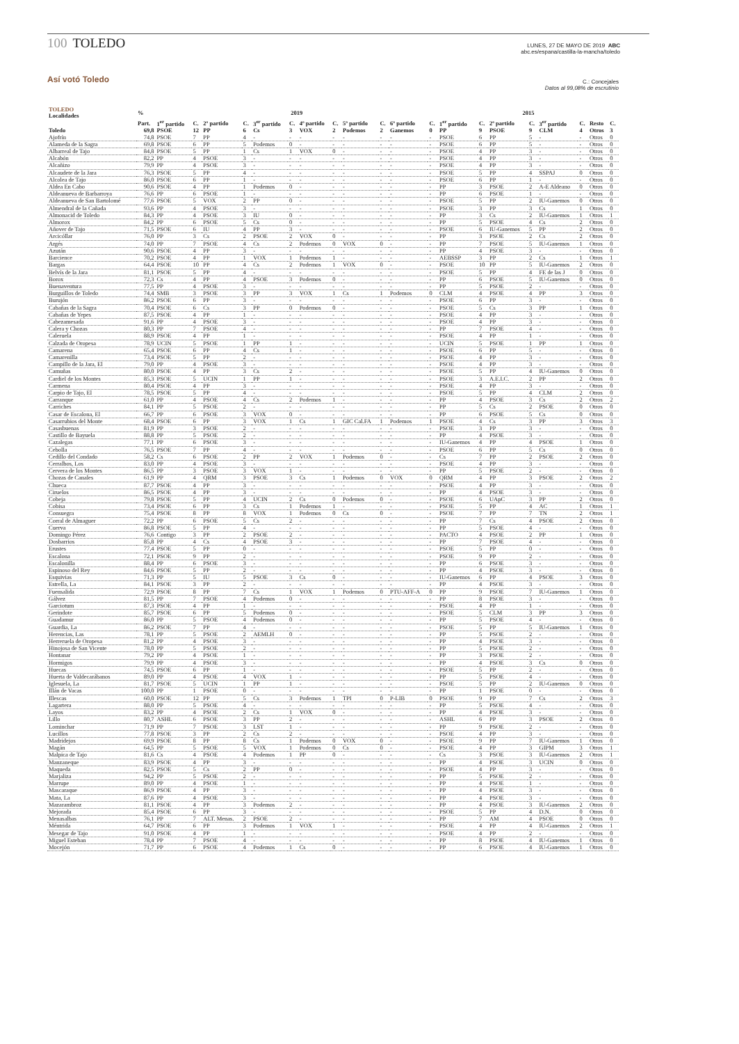100 TOLEDO
LUNES, 27 DE MAYO DE 2019 ABC
abc.es/espana/castilla-la-mancha/toledo
Así votó Toledo
C.: Concejales
Datos al 99,08% de escrutinio
| TOLEDO Localidades | % | 2019 | | | | | | | | | | | | 2015 | | | | | | | |
| --- | --- | --- | --- | --- | --- | --- | --- | --- | --- | --- | --- | --- | --- | --- | --- | --- | --- | --- | --- | --- | --- |
| | Part. | 1<sup>er</sup> partido | C. | 2º partido | C. | 3<sup>er</sup> partido | C. | 4º partido | C. | 5º partido | C. | 6º partido | C. | 1<sup>er</sup> partido | C. | 2º partido | C. | 3<sup>er</sup> partido | C. | Resto | C. |
| Toledo | 69,8 | PSOE | 12 | PP | 6 | Cs | 3 | VOX | 2 | Podemos | 2 | Ganemos | 0 | PP | 9 | PSOE | 9 | CLM | 4 | Otros | 3 |
| Ajofrín | 74,8 | PSOE | 7 | PP | 4 | - | - | - | - | - | - | - | - | PSOE | 6 | PP | 5 | - | - | Otros | 0 |
| Alameda de la Sagra | 69,8 | PSOE | 6 | PP | 5 | Podemos | 0 | - | - | - | - | - | - | PSOE | 6 | PP | 5 | - | - | Otros | 0 |
| Albarreal de Tajo | 84,8 | PSOE | 5 | PP | 1 | Cs | 1 | VOX | 0 | - | - | - | - | PSOE | 4 | PP | 3 | - | - | Otros | 0 |
| Alcabón | 82,2 | PP | 4 | PSOE | 3 | - | - | - | - | - | - | - | - | PSOE | 4 | PP | 3 | - | - | Otros | 0 |
| Alcañizo | 79,9 | PP | 4 | PSOE | 3 | - | - | - | - | - | - | - | - | PSOE | 4 | PP | 3 | - | - | Otros | 0 |
| Alcaudete de la Jara | 76,3 | PSOE | 5 | PP | 4 | - | - | - | - | - | - | - | - | PSOE | 5 | PP | 4 | SSPAJ | 0 | Otros | 0 |
| Alcolea de Tajo | 86,0 | PSOE | 6 | PP | 1 | - | - | - | - | - | - | - | - | PSOE | 6 | PP | 1 | - | - | Otros | 0 |
| Aldea En Cabo | 90,6 | PSOE | 4 | PP | 1 | Podemos | 0 | - | - | - | - | - | - | PP | 3 | PSOE | 2 | A-E Aldeano | 0 | Otros | 0 |
| Aldeanueva de Barbarroya | 76,6 | PP | 6 | PSOE | 1 | - | - | - | - | - | - | - | - | PP | 6 | PSOE | 1 | - | - | Otros | 0 |
| Aldeanueva de San Bartolomé | 77,6 | PSOE | 5 | VOX | 2 | PP | 0 | - | - | - | - | - | - | PSOE | 5 | PP | 2 | IU-Ganemos | 0 | Otros | 0 |
| Almendral de la Cañada | 93,6 | PP | 4 | PSOE | 3 | - | - | - | - | - | - | - | - | PSOE | 3 | PP | 3 | Cs | 1 | Otros | 0 |
| Almonacid de Toledo | 84,3 | PP | 4 | PSOE | 3 | IU | 0 | - | - | - | - | - | - | PP | 3 | Cs | 2 | IU-Ganemos | 1 | Otros | 1 |
| Almorox | 84,2 | PP | 6 | PSOE | 5 | Cs | 0 | - | - | - | - | - | - | PP | 5 | PSOE | 4 | Cs | 2 | Otros | 0 |
| Añover de Tajo | 71,5 | PSOE | 6 | IU | 4 | PP | 3 | - | - | - | - | - | - | PSOE | 6 | IU-Ganemos | 5 | PP | 2 | Otros | 0 |
| Arcicóllar | 76,0 | PP | 3 | Cs | 2 | PSOE | 2 | VOX | 0 | - | - | - | - | PP | 3 | PSOE | 2 | Cs | 2 | Otros | 0 |
| Argés | 74,0 | PP | 7 | PSOE | 4 | Cs | 2 | Podemos | 0 | VOX | 0 | - | - | PP | 7 | PSOE | 5 | IU-Ganemos | 1 | Otros | 0 |
| Azután | 90,6 | PSOE | 4 | PP | 3 | - | - | - | - | - | - | - | - | PP | 4 | PSOE | 3 | - | - | Otros | 0 |
| Barcience | 70,2 | PSOE | 4 | PP | 1 | VOX | 1 | Podemos | 1 | - | - | - | - | AEBSSP | 3 | PP | 2 | Cs | 1 | Otros | 1 |
| Bargas | 64,4 | PSOE | 10 | PP | 4 | Cs | 2 | Podemos | 1 | VOX | 0 | - | - | PSOE | 10 | PP | 5 | IU-Ganemos | 2 | Otros | 0 |
| Belvís de la Jara | 81,1 | PSOE | 5 | PP | 4 | - | - | - | - | - | - | - | - | PSOE | 5 | PP | 4 | FE de las J | 0 | Otros | 0 |
| Borox | 72,3 | Cs | 4 | PP | 4 | PSOE | 3 | Podemos | 0 | - | - | - | - | PP | 6 | PSOE | 5 | IU-Ganemos | 0 | Otros | 0 |
| Buenaventura | 77,5 | PP | 4 | PSOE | 3 | - | - | - | - | - | - | - | - | PP | 5 | PSOE | 2 | - | - | Otros | 0 |
| Burguillos de Toledo | 74,4 | SMB | 3 | PSOE | 3 | PP | 3 | VOX | 1 | Cs | 1 | Podemos | 0 | CLM | 4 | PSOE | 4 | PP | 3 | Otros | 0 |
| Burujón | 86,2 | PSOE | 6 | PP | 3 | - | - | - | - | - | - | - | - | PSOE | 6 | PP | 3 | - | - | Otros | 0 |
| Cabañas de la Sagra | 70,4 | PSOE | 6 | Cs | 3 | PP | 0 | Podemos | 0 | - | - | - | - | PSOE | 5 | Cs | 3 | PP | 1 | Otros | 0 |
| Cabañas de Yepes | 87,5 | PSOE | 4 | PP | 1 | - | - | - | - | - | - | - | - | PSOE | 4 | PP | 3 | - | - | Otros | 0 |
| Cabezamesada | 91,6 | PP | 4 | PSOE | 3 | - | - | - | - | - | - | - | - | PSOE | 4 | PP | 3 | - | - | Otros | 0 |
| Calera y Chozas | 80,3 | PP | 7 | PSOE | 4 | - | - | - | - | - | - | - | - | PP | 7 | PSOE | 4 | - | - | Otros | 0 |
| Caleruela | 88,9 | PSOE | 4 | PP | 1 | - | - | - | - | - | - | - | - | PSOE | 4 | PP | 1 | - | - | Otros | 0 |
| Calzada de Oropesa | 78,9 | UCIN | 5 | PSOE | 1 | PP | 1 | - | - | - | - | - | - | UCIN | 5 | PSOE | 1 | PP | 1 | Otros | 0 |
| Camarena | 65,4 | PSOE | 6 | PP | 4 | Cs | 1 | - | - | - | - | - | - | PSOE | 6 | PP | 5 | - | - | Otros | 0 |
| Camarenilla | 73,4 | PSOE | 5 | PP | 2 | - | - | - | - | - | - | - | - | PSOE | 4 | PP | 3 | - | - | Otros | 0 |
| Campillo de la Jara, El | 79,0 | PP | 4 | PSOE | 3 | - | - | - | - | - | - | - | - | PSOE | 4 | PP | 3 | - | - | Otros | 0 |
| Camuñas | 80,0 | PSOE | 4 | PP | 3 | Cs | 2 | - | - | - | - | - | - | PSOE | 5 | PP | 4 | IU-Ganemos | 0 | Otros | 0 |
| Cardiel de los Montes | 85,3 | PSOE | 5 | UCIN | 1 | PP | 1 | - | - | - | - | - | - | PSOE | 3 | A.E.I.C. | 2 | PP | 2 | Otros | 0 |
| Carmena | 80,4 | PSOE | 4 | PP | 3 | - | - | - | - | - | - | - | - | PSOE | 4 | PP | 3 | - | - | Otros | 0 |
| Carpio de Tajo, El | 78,5 | PSOE | 5 | PP | 4 | - | - | - | - | - | - | - | - | PSOE | 5 | PP | 4 | CLM | 2 | Otros | 0 |
| Carranque | 61,0 | PP | 4 | PSOE | 4 | Cs | 2 | Podemos | 1 | - | - | - | - | PP | 4 | PSOE | 3 | Cs | 2 | Otros | 2 |
| Carriches | 84,1 | PP | 5 | PSOE | 2 | - | - | - | - | - | - | - | - | PP | 5 | Cs | 2 | PSOE | 0 | Otros | 0 |
| Casar de Escalona, El | 66,7 | PP | 6 | PSOE | 3 | VOX | 0 | - | - | - | - | - | - | PP | 6 | PSOE | 5 | Cs | 0 | Otros | 0 |
| Casarrubios del Monte | 68,4 | PSOE | 6 | PP | 3 | VOX | 1 | Cs | 1 | GIC Cal.FA | 1 | Podemos | 1 | PSOE | 4 | Cs | 3 | PP | 3 | Otros | 3 |
| Casasbuenas | 81,9 | PP | 3 | PSOE | 2 | - | - | - | - | - | - | - | - | PSOE | 3 | PP | 3 | - | - | Otros | 0 |
| Castillo de Bayuela | 88,8 | PP | 5 | PSOE | 2 | - | - | - | - | - | - | - | - | PP | 4 | PSOE | 3 | - | - | Otros | 0 |
| Cazalegas | 77,1 | PP | 6 | PSOE | 3 | - | - | - | - | - | - | - | - | IU-Ganemos | 4 | PP | 4 | PSOE | 1 | Otros | 0 |
| Cebolla | 76,5 | PSOE | 7 | PP | 4 | - | - | - | - | - | - | - | - | PSOE | 6 | PP | 5 | Cs | 0 | Otros | 0 |
| Cedillo del Condado | 58,2 | Cs | 6 | PSOE | 2 | PP | 2 | VOX | 1 | Podemos | 0 | - | - | Cs | 7 | PP | 2 | PSOE | 2 | Otros | 0 |
| Cerralbos, Los | 83,0 | PP | 4 | PSOE | 3 | - | - | - | - | - | - | - | - | PSOE | 4 | PP | 3 | - | - | Otros | 0 |
| Cervera de los Montes | 86,5 | PP | 3 | PSOE | 3 | VOX | 1 | - | - | - | - | - | - | PP | 5 | PSOE | 2 | - | - | Otros | 0 |
| Chozas de Canales | 61,9 | PP | 4 | QRM | 3 | PSOE | 3 | Cs | 1 | Podemos | 0 | VOX | 0 | QRM | 4 | PP | 3 | PSOE | 2 | Otros | 2 |
| Chueca | 87,7 | PSOE | 4 | PP | 3 | - | - | - | - | - | - | - | - | PSOE | 4 | PP | 3 | - | - | Otros | 0 |
| Ciruelos | 86,5 | PSOE | 4 | PP | 3 | - | - | - | - | - | - | - | - | PP | 4 | PSOE | 3 | - | - | Otros | 0 |
| Cobeja | 79,8 | PSOE | 5 | PP | 4 | UCIN | 2 | Cs | 0 | Podemos | 0 | - | - | PSOE | 6 | UApC | 3 | PP | 2 | Otros | 0 |
| Cobisa | 73,4 | PSOE | 6 | PP | 3 | Cs | 1 | Podemos | 1 | - | - | - | - | PSOE | 5 | PP | 4 | AC | 1 | Otros | 1 |
| Consuegra | 75,4 | PSOE | 8 | PP | 8 | VOX | 1 | Podemos | 0 | Cs | 0 | - | - | PSOE | 7 | PP | 7 | TN | 2 | Otros | 1 |
| Corral de Almaguer | 72,2 | PP | 6 | PSOE | 5 | Cs | 2 | - | - | - | - | - | - | PP | 7 | Cs | 4 | PSOE | 2 | Otros | 0 |
| Cuerva | 86,8 | PSOE | 5 | PP | 4 | - | - | - | - | - | - | - | - | PP | 5 | PSOE | 4 | - | - | Otros | 0 |
| Domingo Pérez | 76,6 | Contigo | 3 | PP | 2 | PSOE | 2 | - | - | - | - | - | - | PACTO | 4 | PSOE | 2 | PP | 1 | Otros | 0 |
| Dosbarrios | 85,8 | PP | 4 | Cs | 4 | PSOE | 3 | - | - | - | - | - | - | PP | 7 | PSOE | 4 | - | - | Otros | 0 |
| Erustes | 77,4 | PSOE | 5 | PP | 0 | - | - | - | - | - | - | - | - | PSOE | 5 | PP | 0 | - | - | Otros | 0 |
| Escalona | 72,1 | PSOE | 9 | PP | 2 | - | - | - | - | - | - | - | - | PSOE | 9 | PP | 2 | - | - | Otros | 0 |
| Escalonilla | 88,4 | PP | 6 | PSOE | 3 | - | - | - | - | - | - | - | - | PP | 6 | PSOE | 3 | - | - | Otros | 0 |
| Espinoso del Rey | 84,6 | PSOE | 5 | PP | 2 | - | - | - | - | - | - | - | - | PP | 4 | PSOE | 3 | - | - | Otros | 0 |
| Esquivias | 71,3 | PP | 5 | IU | 5 | PSOE | 3 | Cs | 0 | - | - | - | - | IU-Ganemos | 6 | PP | 4 | PSOE | 3 | Otros | 0 |
| Estrella, La | 84,1 | PSOE | 3 | PP | 2 | - | - | - | - | - | - | - | - | PP | 4 | PSOE | 3 | - | - | Otros | 0 |
| Fuensalida | 72,9 | PSOE | 8 | PP | 7 | Cs | 1 | VOX | 1 | Podemos | 0 | PTU-AFF-A | 0 | PP | 9 | PSOE | 7 | IU-Ganemos | 1 | Otros | 0 |
| Gálvez | 81,5 | PP | 7 | PSOE | 4 | Podemos | 0 | - | - | - | - | - | - | PP | 8 | PSOE | 3 | - | - | Otros | 0 |
| Garciotum | 87,3 | PSOE | 4 | PP | 1 | - | - | - | - | - | - | - | - | PSOE | 4 | PP | 1 | - | - | Otros | 0 |
| Gerindote | 85,7 | PSOE | 6 | PP | 5 | Podemos | 0 | - | - | - | - | - | - | PSOE | 5 | CLM | 3 | PP | 3 | Otros | 0 |
| Guadamur | 86,0 | PP | 5 | PSOE | 4 | Podemos | 0 | - | - | - | - | - | - | PP | 5 | PSOE | 4 | - | - | Otros | 0 |
| Guardia, La | 86,2 | PSOE | 7 | PP | 4 | - | - | - | - | - | - | - | - | PSOE | 5 | PP | 5 | IU-Ganemos | 1 | Otros | 0 |
| Herencias, Las | 78,1 | PP | 5 | PSOE | 2 | AEMLH | 0 | - | - | - | - | - | - | PP | 5 | PSOE | 2 | - | - | Otros | 0 |
| Herreruela de Oropesa | 81,2 | PP | 4 | PSOE | 3 | - | - | - | - | - | - | - | - | PP | 4 | PSOE | 3 | - | - | Otros | 0 |
| Hinojosa de San Vicente | 78,0 | PP | 5 | PSOE | 2 | - | - | - | - | - | - | - | - | PP | 5 | PSOE | 2 | - | - | Otros | 0 |
| Hontanar | 79,2 | PP | 4 | PSOE | 1 | - | - | - | - | - | - | - | - | PP | 3 | PSOE | 2 | - | - | Otros | 0 |
| Hormigos | 79,9 | PP | 4 | PSOE | 3 | - | - | - | - | - | - | - | - | PP | 4 | PSOE | 3 | Cs | 0 | Otros | 0 |
| Huecas | 74,5 | PSOE | 6 | PP | 1 | - | - | - | - | - | - | - | - | PSOE | 5 | PP | 2 | - | - | Otros | 0 |
| Huerta de Valdecarábanos | 89,0 | PP | 4 | PSOE | 4 | VOX | 1 | - | - | - | - | - | - | PP | 5 | PSOE | 4 | - | - | Otros | 0 |
| Iglesuela, La | 81,7 | PSOE | 5 | UCIN | 1 | PP | 1 | - | - | - | - | - | - | PSOE | 5 | PP | 2 | IU-Ganemos | 0 | Otros | 0 |
| Illán de Vacas | 100,0 | PP | 1 | PSOE | 0 | - | - | - | - | - | - | - | - | PP | 1 | PSOE | 0 | - | - | Otros | 0 |
| Illescas | 60,0 | PSOE | 12 | PP | 5 | Cs | 3 | Podemos | 1 | TPI | 0 | P-LIB | 0 | PSOE | 9 | PP | 7 | Cs | 2 | Otros | 3 |
| Lagartera | 88,0 | PP | 5 | PSOE | 4 | - | - | - | - | - | - | - | - | PP | 5 | PSOE | 4 | - | - | Otros | 0 |
| Layos | 83,2 | PP | 4 | PSOE | 2 | Cs | 1 | VOX | 0 | - | - | - | - | PP | 4 | PSOE | 3 | - | - | Otros | 0 |
| Lillo | 80,7 | ASHL | 6 | PSOE | 3 | PP | 2 | - | - | - | - | - | - | ASHL | 6 | PP | 3 | PSOE | 2 | Otros | 0 |
| Lominchar | 71,9 | PP | 7 | PSOE | 3 | LST | 1 | - | - | - | - | - | - | PP | 9 | PSOE | 2 | - | - | Otros | 0 |
| Lucillos | 77,8 | PSOE | 3 | PP | 2 | Cs | 2 | - | - | - | - | - | - | PSOE | 4 | PP | 3 | - | - | Otros | 0 |
| Madridejos | 69,9 | PSOE | 8 | PP | 8 | Cs | 1 | Podemos | 0 | VOX | 0 | - | - | PSOE | 9 | PP | 7 | IU-Ganemos | 1 | Otros | 0 |
| Magán | 64,5 | PP | 5 | PSOE | 5 | VOX | 1 | Podemos | 0 | Cs | 0 | - | - | PSOE | 4 | PP | 3 | GIPM | 3 | Otros | 1 |
| Malpica de Tajo | 81,6 | Cs | 4 | PSOE | 4 | Podemos | 1 | PP | 0 | - | - | - | - | Cs | 3 | PSOE | 3 | IU-Ganemos | 2 | Otros | 1 |
| Manzaneque | 83,9 | PSOE | 4 | PP | 3 | - | - | - | - | - | - | - | - | PP | 4 | PSOE | 3 | UCIN | 0 | Otros | 0 |
| Maqueda | 82,5 | PSOE | 5 | Cs | 2 | PP | 0 | - | - | - | - | - | - | PSOE | 4 | PP | 3 | - | - | Otros | 0 |
| Marjaliza | 94,2 | PP | 5 | PSOE | 2 | - | - | - | - | - | - | - | - | PP | 5 | PSOE | 2 | - | - | Otros | 0 |
| Marrupe | 89,0 | PP | 4 | PSOE | 1 | - | - | - | - | - | - | - | - | PP | 4 | PSOE | 1 | - | - | Otros | 0 |
| Mascaraque | 86,9 | PSOE | 4 | PP | 3 | - | - | - | - | - | - | - | - | PP | 4 | PSOE | 3 | - | - | Otros | 0 |
| Mata, La | 87,6 | PP | 4 | PSOE | 3 | - | - | - | - | - | - | - | - | PP | 4 | PSOE | 3 | - | - | Otros | 0 |
| Mazarambroz | 81,1 | PSOE | 4 | PP | 3 | Podemos | 2 | - | - | - | - | - | - | PP | 4 | PSOE | 3 | IU-Ganemos | 2 | Otros | 0 |
| Mejorada | 85,4 | PSOE | 6 | PP | 3 | - | - | - | - | - | - | - | - | PSOE | 5 | PP | 4 | D.N. | 0 | Otros | 0 |
| Menasalbas | 76,1 | PP | 7 | ALT. Menas. | 2 | PSOE | 2 | - | - | - | - | - | - | PP | 7 | AM | 4 | PSOE | 0 | Otros | 0 |
| Méntrida | 64,7 | PSOE | 6 | PP | 3 | Podemos | 1 | VOX | 1 | - | - | - | - | PSOE | 4 | PP | 4 | IU-Ganemos | 2 | Otros | 1 |
| Mesegar de Tajo | 91,0 | PSOE | 4 | PP | 1 | - | - | - | - | - | - | - | - | PSOE | 4 | PP | 2 | - | - | Otros | 0 |
| Miguel Esteban | 78,4 | PP | 7 | PSOE | 4 | - | - | - | - | - | - | - | - | PP | 8 | PSOE | 4 | IU-Ganemos | 1 | Otros | 0 |
| Mocejón | 71,7 | PP | 6 | PSOE | 4 | Podemos | 1 | Cs | 0 | - | - | - | - | PP | 6 | PSOE | 4 | IU-Ganemos | 1 | Otros | 0 |